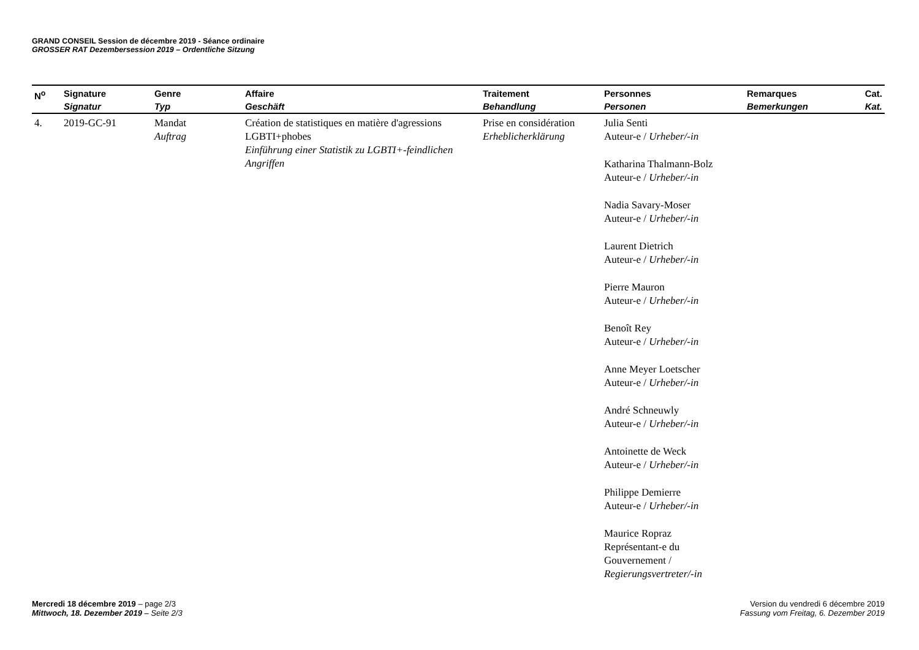GRAND CONSEIL Session de décembre 2019 - Séance ordinaire
GROSSER RAT Dezembersession 2019 – Ordentliche Sitzung
| N<sup>o</sup> | Signature Signatur | Genre Typ | Affaire Geschäft | Traitement Behandlung | Personnes Personen | Remarques Bemerkungen | Cat. Kat. |
| --- | --- | --- | --- | --- | --- | --- | --- |
| 4. | 2019-GC-91 | Mandat Auftrag | Création de statistiques en matière d'agressions LGBTI+phobes Einführung einer Statistik zu LGBTI+-feindlichen Angriffen | Prise en considération Erheblicherklärung | Julia Senti Auteur-e / Urheber/-in Katharina Thalmann-Bolz Auteur-e / Urheber/-in Nadia Savary-Moser Auteur-e / Urheber/-in Laurent Dietrich Auteur-e / Urheber/-in Pierre Mauron Auteur-e / Urheber/-in Benoît Rey Auteur-e / Urheber/-in Anne Meyer Loetscher Auteur-e / Urheber/-in André Schneuwly Auteur-e / Urheber/-in Antoinette de Weck Auteur-e / Urheber/-in Philippe Demierre Auteur-e / Urheber/-in Maurice Ropraz Représentant-e du Gouvernement / Regierungsvertreter/-in | | |
Mercredi 18 décembre 2019 – page 2/3
Mittwoch, 18. Dezember 2019 – Seite 2/3
Version du vendredi 6 décembre 2019
Fassung vom Freitag, 6. Dezember 2019